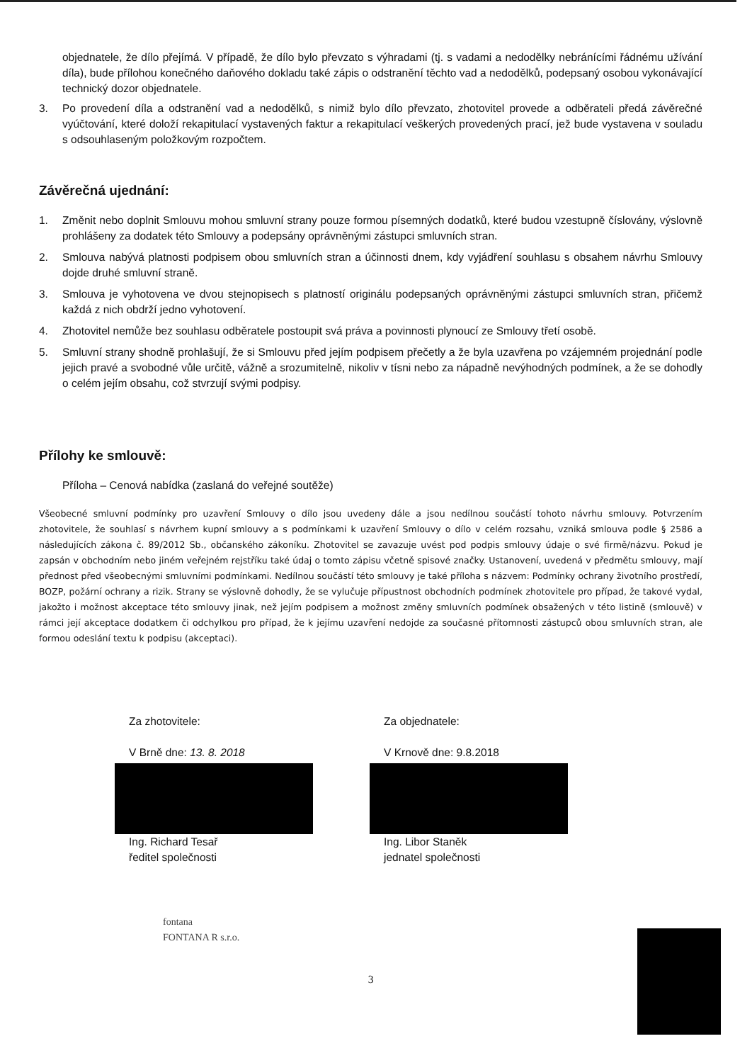objednatele, že dílo přejímá. V případě, že dílo bylo převzato s výhradami (tj. s vadami a nedodělky nebránícími řádnému užívání díla), bude přílohou konečného daňového dokladu také zápis o odstranění těchto vad a nedodělků, podepsaný osobou vykonávající technický dozor objednatele.
3. Po provedení díla a odstranění vad a nedodělků, s nimiž bylo dílo převzato, zhotovitel provede a odběrateli předá závěrečné vyúčtování, které doloží rekapitulací vystavených faktur a rekapitulací veškerých provedených prací, jež bude vystavena v souladu s odsouhlaseným položkovým rozpočtem.
Závěrečná ujednání:
1. Změnit nebo doplnit Smlouvu mohou smluvní strany pouze formou písemných dodatků, které budou vzestupně číslovány, výslovně prohlášeny za dodatek této Smlouvy a podepsány oprávněnými zástupci smluvních stran.
2. Smlouva nabývá platnosti podpisem obou smluvních stran a účinnosti dnem, kdy vyjádření souhlasu s obsahem návrhu Smlouvy dojde druhé smluvní straně.
3. Smlouva je vyhotovena ve dvou stejnopisech s platností originálu podepsaných oprávněnými zástupci smluvních stran, přičemž každá z nich obdrží jedno vyhotovení.
4. Zhotovitel nemůže bez souhlasu odběratele postoupit svá práva a povinnosti plynoucí ze Smlouvy třetí osobě.
5. Smluvní strany shodně prohlašují, že si Smlouvu před jejím podpisem přečetly a že byla uzavřena po vzájemném projednání podle jejich pravé a svobodné vůle určitě, vážně a srozumitelně, nikoliv v tísni nebo za nápadně nevýhodných podmínek, a že se dohodly o celém jejím obsahu, což stvrzují svými podpisy.
Přílohy ke smlouvě:
Příloha – Cenová nabídka (zaslaná do veřejné soutěže)
Všeobecné smluvní podmínky pro uzavření Smlouvy o dílo jsou uvedeny dále a jsou nedílnou součástí tohoto návrhu smlouvy. Potvrzením zhotovitele, že souhlasí s návrhem kupní smlouvy a s podmínkami k uzavření Smlouvy o dílo v celém rozsahu, vzniká smlouva podle § 2586 a následujících zákona č. 89/2012 Sb., občanského zákoníku. Zhotovitel se zavazuje uvést pod podpis smlouvy údaje o své firmě/názvu. Pokud je zapsán v obchodním nebo jiném veřejném rejstříku také údaj o tomto zápisu včetně spisové značky. Ustanovení, uvedená v předmětu smlouvy, mají přednost před všeobecnými smluvními podmínkami. Nedílnou součástí této smlouvy je také příloha s názvem: Podmínky ochrany životního prostředí, BOZP, požární ochrany a rizik. Strany se výslovně dohodly, že se vylučuje přípustnost obchodních podmínek zhotovitele pro případ, že takové vydal, jakožto i možnost akceptace této smlouvy jinak, než jejím podpisem a možnost změny smluvních podmínek obsažených v této listině (smlouvě) v rámci její akceptace dodatkem či odchylkou pro případ, že k jejímu uzavření nedojde za současné přítomnosti zástupců obou smluvních stran, ale formou odeslání textu k podpisu (akceptaci).
Za zhotovitele:
V Brně dne: 13. 8. 2018
Ing. Richard Tesař
ředitel společnosti
Za objednatele:
V Krnově dne: 9.8.2018
Ing. Libor Staněk
jednatel společnosti
fontana
FONTANA R s.r.o.
3